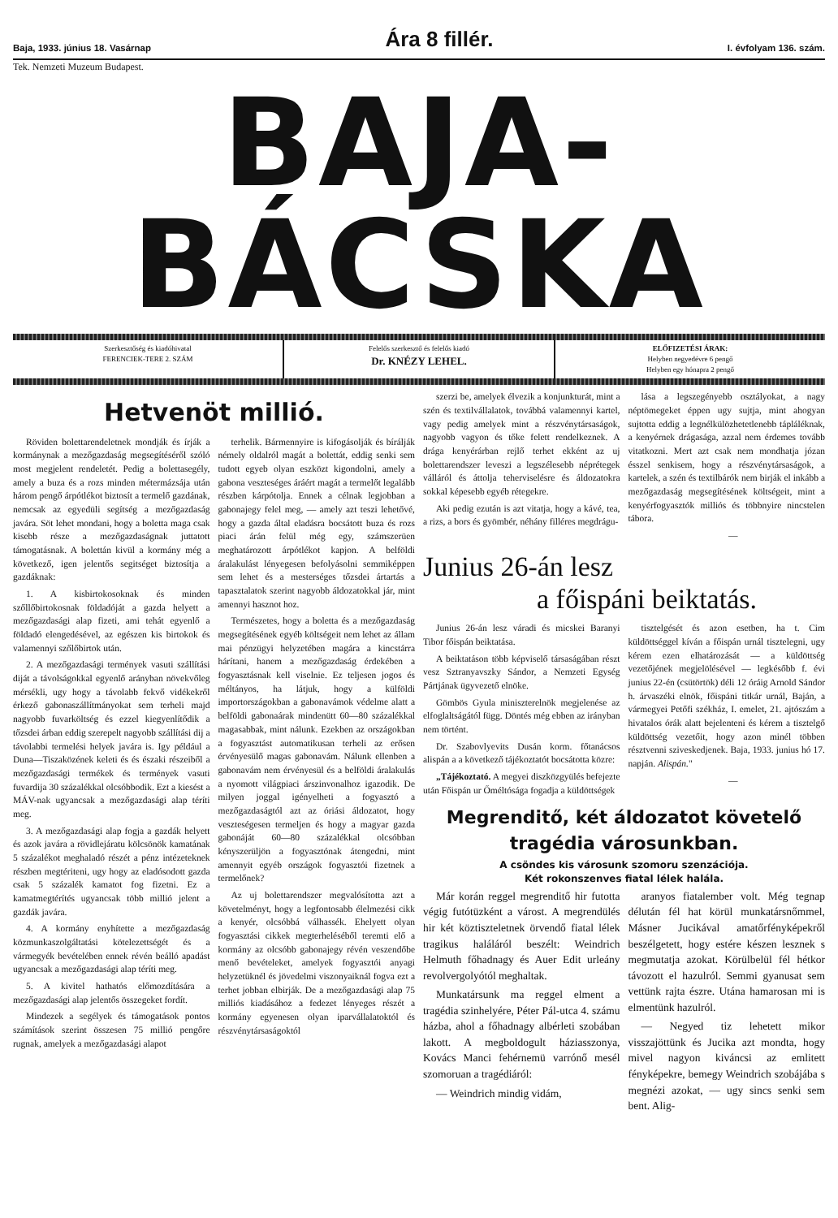Baja, 1933. június 18. Vasárnap Ára 8 fillér. I. évfolyam 136. szám.
Tek. Nemzeti Muzeum Budapest.
BAJA-BÁCSKA
Szerkesztőség és kiadóhivatal
FERENCIEK-TERE 2. SZÁM
Felelős szerkesztő és felelős kiadó
Dr. KNÉZY LEHEL.
ELŐFIZETÉSI ÁRAK:
Helyben negyedévre 6 pengő
Helyben egy hónapra 2 pengő
Hetvenöt millió.
Röviden bolettarendeletnek mondják és írják a kormánynak a mezőgazdaság megsegítéséről szóló most megjelent rendeletét. Pedig a bolettasegély, amely a buza és a rozs minden métermázsája után három pengő árpótlékot biztosít a termelő gazdának, nemcsak az egyedüli segítség a mezőgazdaság javára. Söt lehet mondani, hogy a boletta maga csak kisebb része a mezőgazdaságnak juttatott támogatásnak. A bolettán kivül a kormány még a következő, igen jelentős segitséget biztosítja a gazdáknak:
1. A kisbirtokosoknak és minden szőllőbirtokosnak földadóját a gazda helyett a mezőgazdasági alap fizeti, ami tehát egyenlő a földadó elengedésével, az egészen kis birtokok és valamennyi szőlőbirtok után.
2. A mezőgazdasági termények vasuti szállítási diját a távolságokkal egyenlő arányban növekvőleg mérsékli, ugy hogy a távolabb fekvő vidékekről érkező gabonaszállítmányokat sem terheli majd nagyobb fuvarköltség és ezzel kiegyenlítődik a tőzsdei árban eddig szerepelt nagyobb szállítási dij a távolabbi termelési helyek javára is. Igy például a Duna—Tiszaközének keleti és és északi részeiből a mezőgazdasági termékek és termények vasuti fuvardija 30 százalékkal olcsóbbodik. Ezt a kiesést a MÁV-nak ugyancsak a mezőgazdasági alap téríti meg.
3. A mezőgazdasági alap fogja a gazdák helyett és azok javára a rövidlejáratu kölcsönök kamatának 5 százalékot meghaladó részét a pénz intézeteknek részben megtériteni, ugy hogy az eladósodott gazda csak 5 százalék kamatot fog fizetni. Ez a kamatmegtérítés ugyancsak több millió jelent a gazdák javára.
4. A kormány enyhítette a mezőgazdaság közmunkaszolgáltatási kötelezettségét és a vármegyék bevételében ennek révén beálló apadást ugyancsak a mezőgazdasági alap téríti meg.
5. A kivitel hathatós előmozdítására a mezőgazdasági alap jelentős összegeket fordít.
Mindezek a segélyek és támogatások pontos számítások szerint összesen 75 millió pengőre rugnak, amelyek a mezőgazdasági alapot
terhelik. Bármennyire is kifogásolják és bírálják némely oldalról magát a bolettát, eddig senki sem tudott egyeb olyan eszközt kigondolni, amely a gabona veszteséges áráért magát a termelőt legalább részben kárpótolja. Ennek a célnak legjobban a gabonajegy felel meg, — amely azt teszi lehetővé, hogy a gazda által eladásra bocsátott buza és rozs piaci árán felül még egy, számszerüen meghatározott árpótlékot kapjon. A belföldi áralakulást lényegesen befolyásolni semmiképpen sem lehet és a mesterséges tőzsdei ártartás a tapasztalatok szerint nagyobb áldozatokkal jár, mint amennyi hasznot hoz.
Természetes, hogy a boletta és a mezőgazdaság megsegítésének egyéb költségeit nem lehet az állam mai pénzügyi helyzetében magára a kincstárra hárítani, hanem a mezőgazdaság érdekében a fogyasztásnak kell viselnie. Ez teljesen jogos és méltányos, ha látjuk, hogy a külföldi importországokban a gabonavámok védelme alatt a belföldi gabonaárak mindenütt 60—80 százalékkal magasabbak, mint nálunk. Ezekben az országokban a fogyasztást automatikusan terheli az erősen érvényesülő magas gabonavám. Nálunk ellenben a gabonavám nem érvényesül és a belföldi áralakulás a nyomott világpiaci árszinvonalhoz igazodik. De milyen joggal igényelheti a fogyasztó a mezőgazdaságtól azt az óriási áldozatot, hogy veszteségesen termeljen és hogy a magyar gazda gabonáját 60—80 százalékkal olcsóbban kényszerüljön a fogyasztónak átengedni, mint amennyit egyéb országok fogyasztói fizetnek a termelőnek?
Az uj bolettarendszer megvalósította azt a követelményt, hogy a legfontosabb élelmezési cikk a kenyér, olcsóbbá válhassék. Ehelyett olyan fogyasztási cikkek megterheléséből teremti elő a kormány az olcsóbb gabonajegy révén veszendőbe menő bevételeket, amelyek fogyasztói anyagi helyzetüknél és jövedelmi viszonyaiknál fogva ezt a terhet jobban elbirják. De a mezőgazdasági alap 75 milliós kiadásához a fedezet lényeges részét a kormány egyenesen olyan iparvállalatoktól és részvénytársaságoktól
szerzi be, amelyek élvezik a konjunkturát, mint a szén és textilvállalatok, továbbá valamennyi kartel, vagy pedig amelyek mint a részvénytársaságok, nagyobb vagyon és tőke felett rendelkeznek. A drága kenyérárban rejlő terhet ekként az uj bolettarendszer leveszi a legszélesebb néprétegek válláról és áttolja teherviselésre és áldozatokra sokkal képesebb egyéb rétegekre.
Aki pedig ezután is azt vitatja, hogy a kávé, tea, a rizs, a bors és gyömbér, néhány filléres megdrágu-
lása a legszegényebb osztályokat, a nagy néptömegeket éppen ugy sujtja, mint ahogyan sujtotta eddig a legnélkülözhetetlenebb táplálék­nak, a kenyérnek drágasága, azzal nem érdemes tovább vitatkozni. Mert azt csak nem mondhatja józan ésszel senkisem, hogy a részvénytársaságok, a kartelek, a szén és textilbárók nem birják el inkább a mezőgazdaság megsegítésének költségeit, mint a kenyérfogyasztók milliós és többnyire nincstelen tábora.
—
Junius 26-án lesz
a főispáni beiktatás.
Junius 26-án lesz váradi és micskei Baranyi Tibor főispán beiktatása.
A beiktatáson több képviselő társaságában részt vesz Sztranyavszky Sándor, a Nemzeti Egység Pártjának ügyvezető elnöke.
Gömbös Gyula miniszterelnök megjelenése az elfoglaltságától függ. Döntés még ebben az irányban nem történt.
Dr. Szabovlyevits Dusán korm. főtanácsos alispán a a következő tájékoztatót bocsátotta közre:
„Tájékoztató. A megyei diszközgyülés befejezte után Főispán ur Őméltósága fogadja a küldöttségek
tisztelgését és azon esetben, ha t. Cim küldöttséggel kíván a főispán urnál tisztelegni, ugy kérem ezen elhatározását — a küldöttség vezetőjének megjelölésével — legkésőbb f. évi junius 22-én (csütörtök) déli 12 óráig Arnold Sándor h. árvaszéki elnök, főispáni titkár urnál, Baján, a vármegyei Petőfi székház, I. emelet, 21. ajtószám a hivatalos órák alatt bejelenteni és kérem a tisztelgő küldöttség vezetőit, hogy azon minél többen résztvenni sziveskedjenek. Baja, 1933. junius hó 17. napján. Alispán."
—
Megrenditő, két áldozatot követelő tragédia városunkban.
A csöndes kis városunk szomoru szenzációja.
Két rokonszenves fiatal lélek halála.
Már korán reggel megrenditő hir futotta végig futótüzként a várost. A megrendülés hir két köztiszteletnek örvendő fiatal lélek tragikus haláláról beszélt: Weindrich Helmuth főhadnagy és Auer Edit urleány revolvergolyótól meghaltak.
Munkatársunk ma reggel elment a tragédia szinhelyére, Péter Pál-utca 4. számu házba, ahol a főhadnagy albérleti szobában lakott. A megboldogult háziasszonya, Kovács Manci fehérnemü varrónő mesél szomoruan a tragédiáról:
— Weindrich mindig vidám,
aranyos fiatalember volt. Még tegnap délután fél hat körül munkatársnőmmel, Másner Jucikával amatőrfényképekről beszélgetett, hogy estére készen lesznek s megmutatja azokat. Körülbelül fél hétkor távozott el hazulról. Semmi gyanusat sem vettünk rajta észre. Utána hamarosan mi is elmentünk hazulról.
— Negyed tiz lehetett mikor visszajöttünk és Jucika azt mondta, hogy mivel nagyon kiváncsi az emlitett fényképekre, bemegy Weindrich szobájába s megnézi azokat, — ugy sincs senki sem bent. Alig-